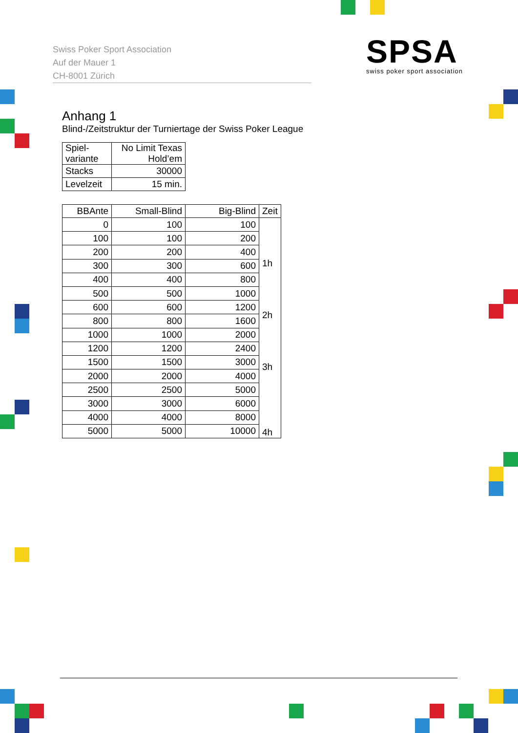Swiss Poker Sport Association
Auf der Mauer 1
CH-8001 Zürich
SPSA
swiss poker sport association
Anhang 1
Blind-/Zeitstruktur der Turniertage der Swiss Poker League
| Spiel- variante | No Limit Texas Hold’em |
| Stacks | 30000 |
| Levelzeit | 15 min. |
| BBAnte | Small-Blind | Big-Blind | Zeit |
| --- | --- | --- | --- |
| 0 | 100 | 100 | 1h 2h 3h 4h |
| 100 | 100 | 200 | |
| 200 | 200 | 400 | |
| 300 | 300 | 600 | |
| 400 | 400 | 800 | |
| 500 | 500 | 1000 | |
| 600 | 600 | 1200 | |
| 800 | 800 | 1600 | |
| 1000 | 1000 | 2000 | |
| 1200 | 1200 | 2400 | |
| 1500 | 1500 | 3000 | |
| 2000 | 2000 | 4000 | |
| 2500 | 2500 | 5000 | |
| 3000 | 3000 | 6000 | |
| 4000 | 4000 | 8000 | |
| 5000 | 5000 | 10000 | |